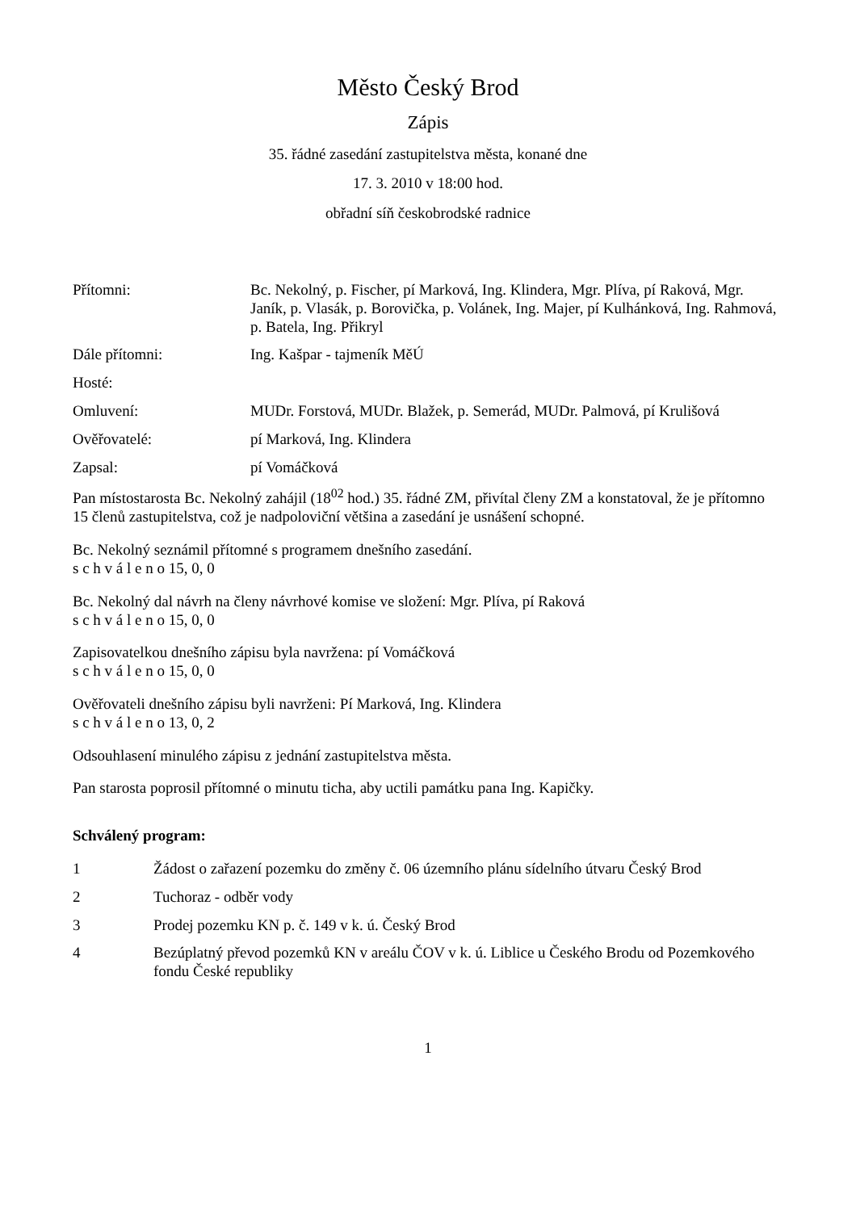Město Český Brod
Zápis
35. řádné zasedání zastupitelstva města, konané dne
17. 3. 2010 v 18:00 hod.
obřadní síň českobrodské radnice
| Přítomni: | Bc. Nekolný, p. Fischer, pí Marková, Ing. Klindera, Mgr. Plíva, pí Raková, Mgr. Janík, p. Vlasák, p. Borovička, p. Volánek, Ing. Majer, pí Kulhánková, Ing. Rahmová, p. Batela, Ing. Přikryl |
| Dále přítomni: | Ing. Kašpar - tajmeník MěÚ |
| Hosté: | |
| Omluvení: | MUDr. Forstová, MUDr. Blažek, p. Semerád, MUDr. Palmová, pí Krulišová |
| Ověřovatelé: | pí Marková, Ing. Klindera |
| Zapsal: | pí Vomáčková |
Pan místostarosta Bc. Nekolný zahájil (18<sup>02</sup> hod.) 35. řádné ZM, přivítal členy ZM a konstatoval, že je přítomno 15 členů zastupitelstva, což je nadpoloviční většina a zasedání je usnášení schopné.
Bc. Nekolný seznámil přítomné s programem dnešního zasedání.
s c h v á l e n o 15, 0, 0
Bc. Nekolný dal návrh na členy návrhové komise ve složení: Mgr. Plíva, pí Raková
s c h v á l e n o 15, 0, 0
Zapisovatelkou dnešního zápisu byla navržena: pí Vomáčková
s c h v á l e n o 15, 0, 0
Ověřovateli dnešního zápisu byli navrženi: Pí Marková, Ing. Klindera
s c h v á l e n o 13, 0, 2
Odsouhlasení minulého zápisu z jednání zastupitelstva města.
Pan starosta poprosil přítomné o minutu ticha, aby uctili památku pana Ing. Kapičky.
Schválený program:
| 1 | Žádost o zařazení pozemku do změny č. 06 územního plánu sídelního útvaru Český Brod |
| 2 | Tuchoraz - odběr vody |
| 3 | Prodej pozemku KN p. č. 149 v k. ú. Český Brod |
| 4 | Bezúplatný převod pozemků KN v areálu ČOV v k. ú. Liblice u Českého Brodu od Pozemkového fondu České republiky |
1